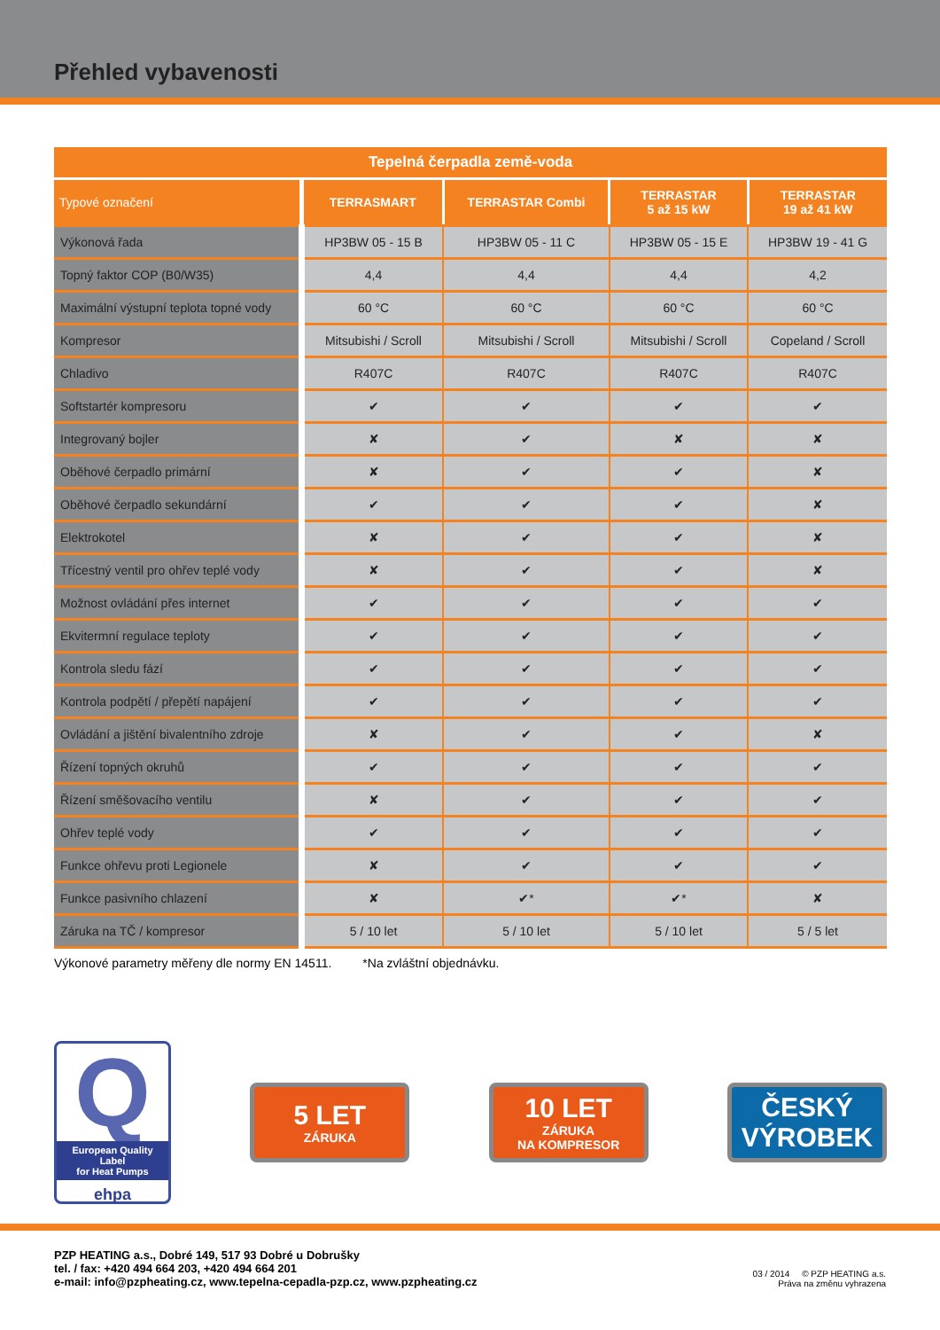Přehled vybavenosti
| Tepelná čerpadla země-voda | | | | |
| --- | --- | --- | --- | --- |
| Typové označení | TERRASMART | TERRASTAR Combi | TERRASTAR 5 až 15 kW | TERRASTAR 19 až 41 kW |
| Výkonová řada | HP3BW 05 - 15 B | HP3BW 05 - 11 C | HP3BW 05 - 15 E | HP3BW 19 - 41 G |
| Topný faktor COP (B0/W35) | 4,4 | 4,4 | 4,4 | 4,2 |
| Maximální výstupní teplota topné vody | 60 °C | 60 °C | 60 °C | 60 °C |
| Kompresor | Mitsubishi / Scroll | Mitsubishi / Scroll | Mitsubishi / Scroll | Copeland / Scroll |
| Chladivo | R407C | R407C | R407C | R407C |
| Softstartér kompresoru | ✔ | ✔ | ✔ | ✔ |
| Integrovaný bojler | ✘ | ✔ | ✘ | ✘ |
| Oběhové čerpadlo primární | ✘ | ✔ | ✔ | ✘ |
| Oběhové čerpadlo sekundární | ✔ | ✔ | ✔ | ✘ |
| Elektrokotel | ✘ | ✔ | ✔ | ✘ |
| Třícestný ventil pro ohřev teplé vody | ✘ | ✔ | ✔ | ✘ |
| Možnost ovládání přes internet | ✔ | ✔ | ✔ | ✔ |
| Ekvitermní regulace teploty | ✔ | ✔ | ✔ | ✔ |
| Kontrola sledu fází | ✔ | ✔ | ✔ | ✔ |
| Kontrola podpětí / přepětí napájení | ✔ | ✔ | ✔ | ✔ |
| Ovládání a jištění bivalentního zdroje | ✘ | ✔ | ✔ | ✘ |
| Řízení topných okruhů | ✔ | ✔ | ✔ | ✔ |
| Řízení směšovacího ventilu | ✘ | ✔ | ✔ | ✔ |
| Ohřev teplé vody | ✔ | ✔ | ✔ | ✔ |
| Funkce ohřevu proti Legionele | ✘ | ✔ | ✔ | ✔ |
| Funkce pasivního chlazení | ✘ | ✔* | ✔* | ✘ |
| Záruka na TČ / kompresor | 5 / 10 let | 5 / 10 let | 5 / 10 let | 5 / 5 let |
Výkonové parametry měřeny dle normy EN 14511. *Na zvláštní objednávku.
Q
European Quality Label
for Heat Pumps
ehpa
5 LET
ZÁRUKA
10 LET
ZÁRUKA
NA KOMPRESOR
ČESKÝ
VÝROBEK
PZP HEATING a.s., Dobré 149, 517 93 Dobré u Dobrušky
tel. / fax: +420 494 664 203, +420 494 664 201
e-mail: info@pzpheating.cz, www.tepelna-cepadla-pzp.cz, www.pzpheating.cz
03 / 2014 © PZP HEATING a.s.
Práva na změnu vyhrazena